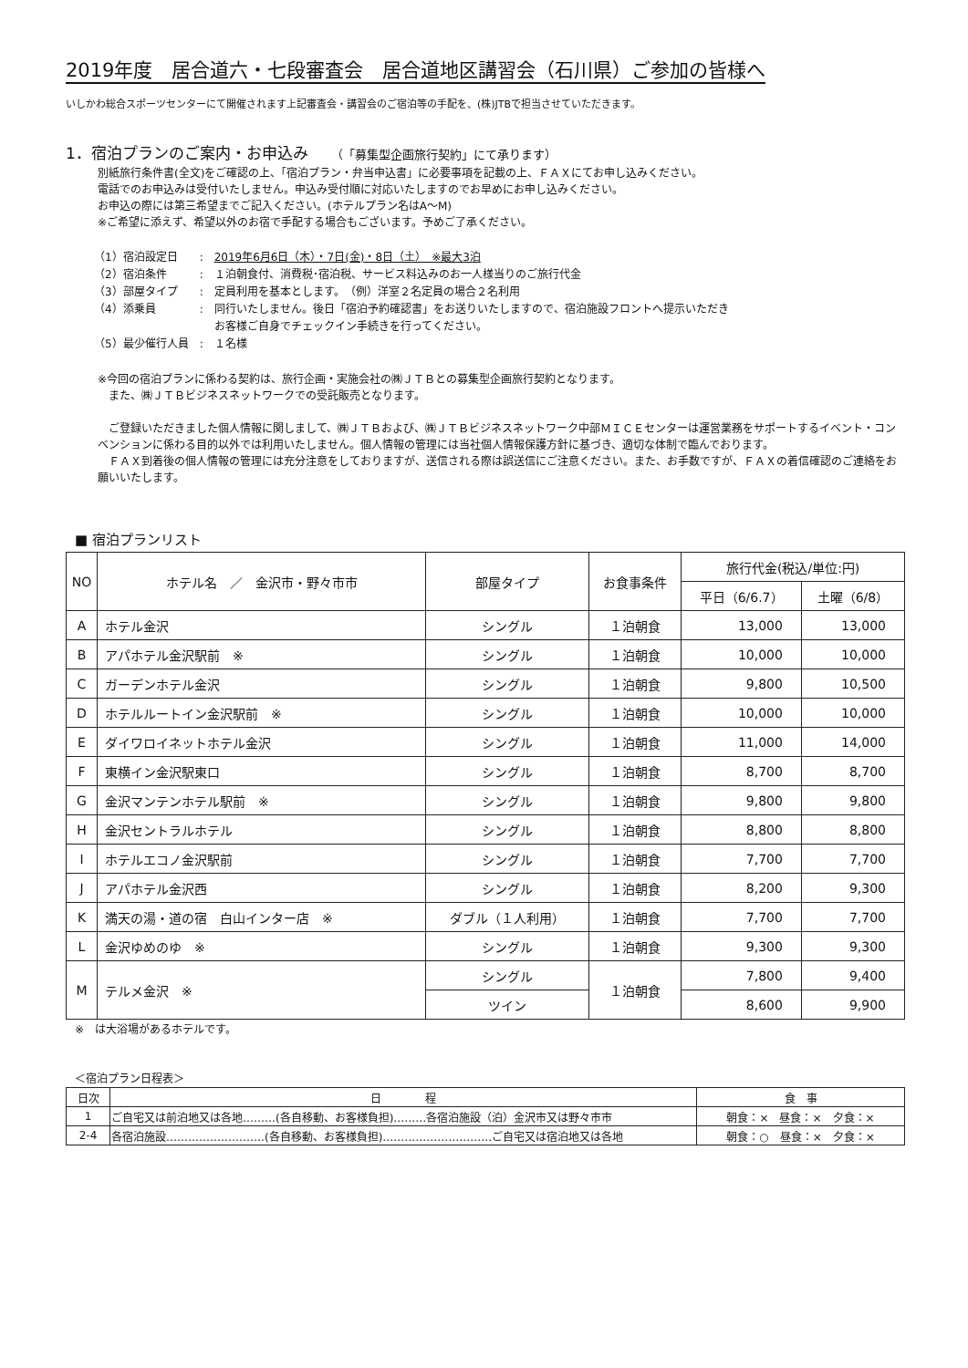2019年度　居合道六・七段審査会　居合道地区講習会（石川県）ご参加の皆様へ
いしかわ総合スポーツセンターにて開催されます上記審査会・講習会のご宿泊等の手配を、(株)JTBで担当させていただきます。
1．宿泊プランのご案内・お申込み （「募集型企画旅行契約」にて承ります）
別紙旅行条件書(全文)をご確認の上、「宿泊プラン・弁当申込書」に必要事項を記載の上、ＦＡＸにてお申し込みください。
電話でのお申込みは受付いたしません。申込み受付順に対応いたしますのでお早めにお申し込みください。
お申込の際には第三希望までご記入ください。(ホテルプラン名はA～M)
※ご希望に添えず、希望以外のお宿で手配する場合もございます。予めご了承ください。
| （1）宿泊設定日 | : | 2019年6月6日（木）・7日(金)・8日（土） ※最大3泊 |
| （2）宿泊条件 | : | １泊朝食付、消費税･宿泊税、サービス料込みのお一人様当りのご旅行代金 |
| （3）部屋タイプ | : | 定員利用を基本とします。 （例）洋室２名定員の場合２名利用 |
| （4）添乗員 | : | 同行いたしません。後日「宿泊予約確認書」をお送りいたしますので、宿泊施設フロントへ提示いただき お客様ご自身でチェックイン手続きを行ってください。 |
| （5）最少催行人員 | : | １名様 |
※今回の宿泊プランに係わる契約は、旅行企画・実施会社の㈱ＪＴＢとの募集型企画旅行契約となります。
　また、㈱ＪＴＢビジネスネットワークでの受託販売となります。
　ご登録いただきました個人情報に関しまして、㈱ＪＴＢおよび、㈱ＪＴＢビジネスネットワーク中部ＭＩＣＥセンターは運営業務をサポートするイベント・コンベンションに係わる目的以外では利用いたしません。個人情報の管理には当社個人情報保護方針に基づき、適切な体制で臨んでおります。
　ＦＡＸ到着後の個人情報の管理には充分注意をしておりますが、送信される際は誤送信にご注意ください。また、お手数ですが、ＦＡＸの着信確認のご連絡をお願いいたします。
■ 宿泊プランリスト
| NO | ホテル名 ／ 金沢市・野々市市 | 部屋タイプ | お食事条件 | 旅行代金(税込/単位:円) | |
| --- | --- | --- | --- | --- | --- |
| | | | | 平日（6/6.7） | 土曜（6/8） |
| A | ホテル金沢 | シングル | １泊朝食 | 13,000 | 13,000 |
| B | アパホテル金沢駅前 ※ | シングル | １泊朝食 | 10,000 | 10,000 |
| C | ガーデンホテル金沢 | シングル | １泊朝食 | 9,800 | 10,500 |
| D | ホテルルートイン金沢駅前 ※ | シングル | １泊朝食 | 10,000 | 10,000 |
| E | ダイワロイネットホテル金沢 | シングル | １泊朝食 | 11,000 | 14,000 |
| F | 東横イン金沢駅東口 | シングル | １泊朝食 | 8,700 | 8,700 |
| G | 金沢マンテンホテル駅前 ※ | シングル | １泊朝食 | 9,800 | 9,800 |
| H | 金沢セントラルホテル | シングル | １泊朝食 | 8,800 | 8,800 |
| I | ホテルエコノ金沢駅前 | シングル | １泊朝食 | 7,700 | 7,700 |
| J | アパホテル金沢西 | シングル | １泊朝食 | 8,200 | 9,300 |
| K | 満天の湯・道の宿 白山インター店 ※ | ダブル（１人利用） | １泊朝食 | 7,700 | 7,700 |
| L | 金沢ゆめのゆ ※ | シングル | １泊朝食 | 9,300 | 9,300 |
| M | テルメ金沢 ※ | シングル | １泊朝食 | 7,800 | 9,400 |
| | | ツイン | | 8,600 | 9,900 |
※　は大浴場があるホテルです。
＜宿泊プラン日程表＞
| 日次 | 日 程 | 食 事 |
| --- | --- | --- |
| 1 | ご自宅又は前泊地又は各地………(各自移動、お客様負担)………各宿泊施設（泊）金沢市又は野々市市 | 朝食：× 昼食：× 夕食：× |
| 2-4 | 各宿泊施設………………………(各自移動、お客様負担)…………………………ご自宅又は宿泊地又は各地 | 朝食：○ 昼食：× 夕食：× |